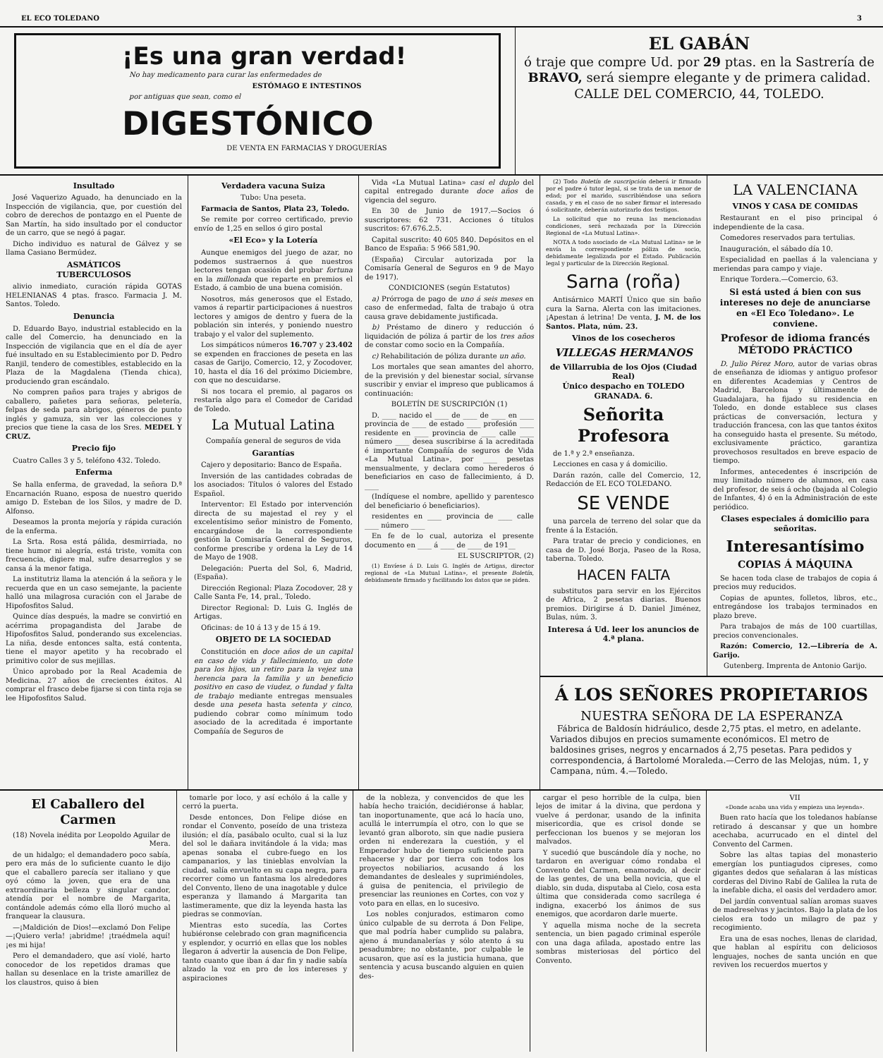EL ECO TOLEDANO 3
¡Es una gran verdad!
No hay medicamento para curar las enfermedades de
ESTÓMAGO E INTESTINOS
por antiguas que sean, como el
DIGESTÓNICO
DE VENTA EN FARMACIAS Y DROGUERÍAS
EL GABÁN
ó traje que compre Ud. por 29 ptas. en la Sastrería de BRAVO, será siempre elegante y de primera calidad.
CALLE DEL COMERCIO, 44, TOLEDO.
Insultado
José Vaquerizo Aguado, ha denunciado en la Inspección de vigilancia, que, por cuestión del cobro de derechos de pontazgo en el Puente de San Martín, ha sido insultado por el conductor de un carro, que se negó á pagar.
Dicho individuo es natural de Gálvez y se llama Casiano Bermúdez.
ASMÁTICOS
TUBERCULOSOS
alivio inmediato, curación rápida GOTAS HELENIANAS 4 ptas. frasco. Farmacia J. M. Santos. Toledo.
Denuncia
D. Eduardo Bayo, industrial establecido en la calle del Comercio, ha denunciado en la Inspección de vigilancia que en el día de ayer fué insultado en su Establecimiento por D. Pedro Ranjil, tendero de comestibles, establecido en la Plaza de la Magdalena (Tienda chica), produciendo gran escándalo.
No compren paños para trajes y abrigos de caballero, pañetes para señoras, peletería, felpas de seda para abrigos, géneros de punto inglés y gamuza, sin ver las colecciones y precios que tiene la casa de los Sres. MEDEL Y CRUZ.
Precio fijo
Cuatro Calles 3 y 5, teléfono 432. Toledo.
Enferma
Se halla enferma, de gravedad, la señora D.ª Encarnación Ruano, esposa de nuestro querido amigo D. Esteban de los Silos, y madre de D. Alfonso.
Deseamos la pronta mejoría y rápida curación de la enferma.
La Srta. Rosa está pálida, desmirriada, no tiene humor ni alegría, está triste, vomita con frecuencia, digiere mal, sufre desarreglos y se cansa á la menor fatiga.
La institutriz llama la atención á la señora y le recuerda que en un caso semejante, la paciente halló una milagrosa curación con el Jarabe de Hipofosfitos Salud.
Quince días después, la madre se convirtió en acérrima propagandista del Jarabe de Hipofosfitos Salud, ponderando sus excelencias. La niña, desde entonces salta, está contenta, tiene el mayor apetito y ha recobrado el primitivo color de sus mejillas.
Único aprobado por la Real Academia de Medicina. 27 años de crecientes éxitos. Al comprar el frasco debe fijarse si con tinta roja se lee Hipofosfitos Salud.
Verdadera vacuna Suiza
Tubo: Una peseta.
Farmacia de Santos, Plata 23, Toledo.
Se remite por correo certificado, previo envío de 1,25 en sellos ó giro postal
«El Eco» y la Lotería
Aunque enemigos del juego de azar, no podemos sustraernos á que nuestros lectores tengan ocasión del probar fortuna en la millonada que reparte en premios el Estado, á cambio de una buena comisión.
Nosotros, más generosos que el Estado, vamos á repartir participaciones á nuestros lectores y amigos de dentro y fuera de la población sin interés, y poniendo nuestro trabajo y el valor del suplemento.
Los simpáticos números 16.707 y 23.402 se expenden en fracciones de peseta en las casas de Garijo, Comercio, 12, y Zocodover, 10, hasta el día 16 del próximo Diciembre, con que no descuidarse.
Si nos tocara el premio, al pagaros os restaría algo para el Comedor de Caridad de Toledo.
La Mutual Latina
Compañía general de seguros de vida
Garantías
Cajero y depositario: Banco de España.
Inversión de las cantidades cobradas de los asociados: Títulos ó valores del Estado Español.
Interventor: El Estado por intervención directa de su majestad el rey y el excelentísimo señor ministro de Fomento, encargándose de la correspondiente gestión la Comisaría General de Seguros, conforme prescribe y ordena la Ley de 14 de Mayo de 1908.
Delegación: Puerta del Sol, 6, Madrid, (España).
Dirección Regional: Plaza Zocodover, 28 y Calle Santa Fe, 14, pral., Toledo.
Director Regional: D. Luis G. Inglés de Artigas.
Oficinas: de 10 á 13 y de 15 á 19.
OBJETO DE LA SOCIEDAD
Constitución en doce años de un capital en caso de vida y fallecimiento, un dote para los hijos, un retiro para la vejez una herencia para la familia y un beneficio positivo en caso de viudez, o fundad y falta de trabajo mediante entregas mensuales desde una peseta hasta setenta y cinco, pudiendo cobrar como mínimum todo asociado de la acreditada é importante Compañía de Seguros de
Vida «La Mutual Latina» casi el duplo del capital entregado durante doce años de vigencia del seguro.
En 30 de Junio de 1917.—Socios ó suscriptores: 62 731. Acciones ó títulos suscritos: 67.676.2.5.
Capital suscrito: 40 605 840. Depósitos en el Banco de España: 5 966 581,90.
(España) Circular autorizada por la Comisaría General de Seguros en 9 de Mayo de 1917).
CONDICIONES (según Estatutos)
a) Prórroga de pago de uno á seis meses en caso de enfermedad, falta de trabajo ú otra causa grave debidamente justificada.
b) Préstamo de dinero y reducción ó liquidación de póliza á partir de los tres años de constar como socio en la Compañía.
c) Rehabilitación de póliza durante un año.
Los mortales que sean amantes del ahorro, de la previsión y del bienestar social, sírvanse suscribir y enviar el impreso que publicamos á continuación:
BOLETÍN DE SUSCRIPCIÓN (1)
D. ____ nacido el ____ de ____ de ____ en ____ provincia de ____ de estado ____ profesión ____ residente en ____ provincia de ____ calle ____ número ____ desea suscribirse á la acreditada é importante Compañía de seguros de Vida «La Mutual Latina», por ____ pesetas mensualmente, y declara como herederos ó beneficiarios en caso de fallecimiento, á D. ____
(Indíquese el nombre, apellido y parentesco del beneficiario ó beneficiarios).
residentes en ____ provincia de ____ calle ____ número ____
En fe de lo cual, autoriza el presente documento en ____ á ____ de ____ de 191__
EL SUSCRIPTOR, (2)
(1) Envíese á D. Luis G. Inglés de Artigas, director regional de «La Mutual Latina», el presente Boletín, debidamente firmado y facilitando los datos que se piden.
(2) Todo Boletín de suscripción deberá ir firmado por el padre ó tutor legal, si se trata de un menor de edad; por el marido, suscribiéndose una señora casada, y en el caso de no saber firmar el interesado ó solicitante, deberán autorizarlo dos testigos.
La solicitud que no reuna las mencionadas condiciones, será rechazada por la Dirección Regional de «La Mutual Latina».
NOTA A todo asociado de «La Mutual Latina» se le envía la correspondiente póliza de socio, debidamente legalizada por el Estado. Publicación legal y particular de la Dirección Regional.
Sarna (roña)
Antisárnico MARTÍ Único que sin baño cura la Sarna. Alerta con las imitaciones. ¡Apestan á letrina! De venta, J. M. de los Santos. Plata, núm. 23.
Vinos de los cosecheros
VILLEGAS HERMANOS
de Villarrubia de los Ojos (Ciudad Real)
Único despacho en TOLEDO
GRANADA. 6.
Señorita Profesora
de 1.ª y 2.ª enseñanza.
Lecciones en casa y á domicilio.
Darán razón, calle del Comercio, 12, Redacción de EL ECO TOLEDANO.
SE VENDE
una parcela de terreno del solar que da frente á la Estación.
Para tratar de precio y condiciones, en casa de D. José Borja, Paseo de la Rosa, taberna. Toledo.
HACEN FALTA
substitutos para servir en los Ejércitos de Africa, 2 pesetas diarias. Buenos premios. Dirigirse á D. Daniel Jiménez, Bulas, núm. 3.
Interesa á Ud. leer los anuncios de 4.ª plana.
LA VALENCIANA
VINOS Y CASA DE COMIDAS
Restaurant en el piso principal ó independiente de la casa.
Comedores reservados para tertulias.
Inauguración, el sábado día 10.
Especialidad en paellas á la valenciana y meriendas para campo y viaje.
Enrique Tordera.—Comercio, 63.
Si está usted á bien con sus intereses no deje de anunciarse en «El Eco Toledano». Le conviene.
Profesor de idioma francés
MÉTODO PRÁCTICO
D. Julio Pérez Moro, autor de varias obras de enseñanza de idiomas y antiguo profesor en diferentes Academias y Centros de Madrid, Barcelona y últimamente de Guadalajara, ha fijado su residencia en Toledo, en donde establece sus clases prácticas de conversación, lectura y traducción francesa, con las que tantos éxitos ha conseguido hasta el presente. Su método, exclusivamente práctico, garantiza provechosos resultados en breve espacio de tiempo.
Informes, antecedentes é inscripción de muy limitado número de alumnos, en casa del profesor, de seis á ocho (bajada al Colegio de Infantes, 4) ó en la Administración de este periódico.
Clases especiales á domicilio para señoritas.
Interesantísimo
COPIAS Á MÁQUINA
Se hacen toda clase de trabajos de copia á precios muy reducidos.
Copias de apuntes, folletos, libros, etc., entregándose los trabajos terminados en plazo breve.
Para trabajos de más de 100 cuartillas, precios convencionales.
Razón: Comercio, 12.—Librería de A. Garijo.
Gutenberg. Imprenta de Antonio Garijo.
Á LOS SEÑORES PROPIETARIOS
NUESTRA SEÑORA DE LA ESPERANZA
Fábrica de Baldosín hidráulico, desde 2,75 ptas. el metro, en adelante. Variados dibujos en precios sumamente económicos. El metro de baldosines grises, negros y encarnados á 2,75 pesetas. Para pedidos y correspondencia, á Bartolomé Moraleda.—Cerro de las Melojas, núm. 1, y Campana, núm. 4.—Toledo.
El Caballero del Carmen
(18) Novela inédita por Leopoldo Aguilar de Mera.
de un hidalgo; el demandadero poco sabía, pero era más de lo suficiente cuanto le dijo que el caballero parecía ser italiano y que oyó cómo la joven, que era de una extraordinaria belleza y singular candor, atendía por el nombre de Margarita, contándole además cómo ella lloró mucho al franquear la clausura.
—¡Maldición de Dios!—exclamó Don Felipe—¡Quiero verla! ¡abridme! ¡traédmela aquí! ¡es mi hija!
Pero el demandadero, que así violé, harto conocedor de los repetidos dramas que hallan su desenlace en la triste amarillez de los claustros, quiso á bien
tomarle por loco, y así echólo á la calle y cerró la puerta.
Desde entonces, Don Felipe dióse en rondar el Convento, poseído de una tristeza ilusión; el día, pasábalo oculto, cual si la luz del sol le dañara invitándole á la vida; mas apenas sonaba el cubre-fuego en los campanarios, y las tinieblas envolvían la ciudad, salía envuelto en su capa negra, para recorrer como un fantasma los alrededores del Convento, lleno de una inagotable y dulce esperanza y llamando á Margarita tan lastimeramente, que diz la leyenda hasta las piedras se conmovían.
Mientras esto sucedía, las Cortes hubiéronse celebrado con gran magnificencia y esplendor, y ocurrió en ellas que los nobles llegaron á advertir la ausencia de Don Felipe, tanto cuanto que iban á dar fin y nadie sabía alzado la voz en pro de los intereses y aspiraciones
de la nobleza, y convencidos de que les había hecho traición, decidiéronse á hablar, tan inoportunamente, que acá lo hacía uno, acullá le interrumpía el otro, con lo que se levantó gran alboroto, sin que nadie pusiera orden ni enderezara la cuestión, y el Emperador hubo de tiempo suficiente para rehacerse y dar por tierra con todos los proyectos nobiliarios, acusando á los demandantes de desleales y suprimiéndoles, á guisa de penitencia, el privilegio de presenciar las reuniones en Cortes, con voz y voto para en ellas, en lo sucesivo.
Los nobles conjurados, estimaron como único culpable de su derrota á Don Felipe, que mal podría haber cumplido su palabra, ajeno á mundanalerías y sólo atento á su pesadumbre; no obstante, por culpable le acusaron, que así es la justicia humana, que sentencia y acusa buscando alguien en quien des-
cargar el peso horrible de la culpa, bien lejos de imitar á la divina, que perdona y vuelve á perdonar, usando de la infinita misericordia, que es crisol donde se perfeccionan los buenos y se mejoran los malvados.
Y sucedió que buscándole día y noche, no tardaron en averiguar cómo rondaba el Convento del Carmen, enamorado, al decir de las gentes, de una bella novicia, que el diablo, sin duda, disputaba al Cielo, cosa esta última que considerada como sacrílega é indigna, exacerbó los ánimos de sus enemigos, que acordaron darle muerte.
Y aquella misma noche de la secreta sentencia, un bien pagado criminal esperóle con una daga afilada, apostado entre las sombras misteriosas del pórtico del Convento.
VII
«Donde acaba una vida y empieza una leyenda».
Buen rato hacía que los toledanos habíanse retirado á descansar y que un hombre acechaba, acurrucado en el dintel del Convento del Carmen.
Sobre las altas tapias del monasterio emergían los puntiagudos cipreses, como gigantes dedos que señalaran á las místicas corderas del Divino Rabí de Galilea la ruta de la inefable dicha, el oasis del verdadero amor.
Del jardín conventual salían aromas suaves de madreselvas y jacintos. Bajo la plata de los cielos era todo un milagro de paz y recogimiento.
Era una de esas noches, llenas de claridad, que hablan al espíritu con deliciosos lenguajes, noches de santa unción en que reviven los recuerdos muertos y